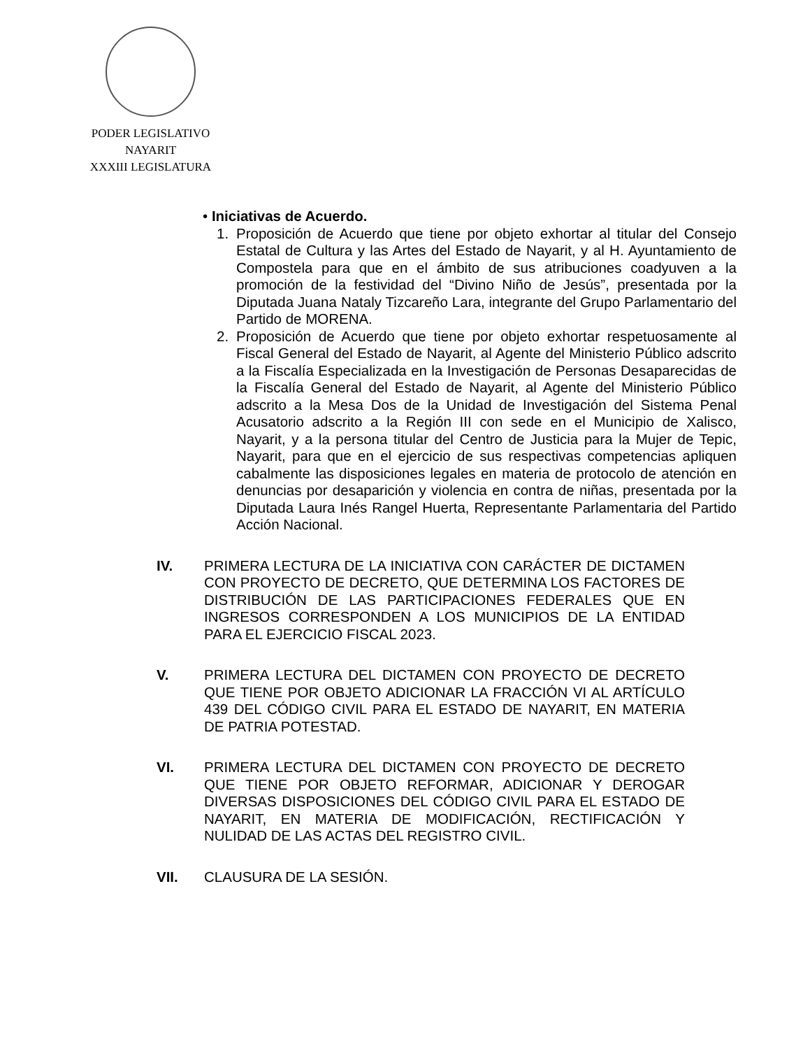PODER LEGISLATIVO
NAYARIT
XXXIII LEGISLATURA
• Iniciativas de Acuerdo.
1. Proposición de Acuerdo que tiene por objeto exhortar al titular del Consejo Estatal de Cultura y las Artes del Estado de Nayarit, y al H. Ayuntamiento de Compostela para que en el ámbito de sus atribuciones coadyuven a la promoción de la festividad del “Divino Niño de Jesús”, presentada por la Diputada Juana Nataly Tizcareño Lara, integrante del Grupo Parlamentario del Partido de MORENA.
2. Proposición de Acuerdo que tiene por objeto exhortar respetuosamente al Fiscal General del Estado de Nayarit, al Agente del Ministerio Público adscrito a la Fiscalía Especializada en la Investigación de Personas Desaparecidas de la Fiscalía General del Estado de Nayarit, al Agente del Ministerio Público adscrito a la Mesa Dos de la Unidad de Investigación del Sistema Penal Acusatorio adscrito a la Región III con sede en el Municipio de Xalisco, Nayarit, y a la persona titular del Centro de Justicia para la Mujer de Tepic, Nayarit, para que en el ejercicio de sus respectivas competencias apliquen cabalmente las disposiciones legales en materia de protocolo de atención en denuncias por desaparición y violencia en contra de niñas, presentada por la Diputada Laura Inés Rangel Huerta, Representante Parlamentaria del Partido Acción Nacional.
IV. PRIMERA LECTURA DE LA INICIATIVA CON CARÁCTER DE DICTAMEN CON PROYECTO DE DECRETO, QUE DETERMINA LOS FACTORES DE DISTRIBUCIÓN DE LAS PARTICIPACIONES FEDERALES QUE EN INGRESOS CORRESPONDEN A LOS MUNICIPIOS DE LA ENTIDAD PARA EL EJERCICIO FISCAL 2023.
V. PRIMERA LECTURA DEL DICTAMEN CON PROYECTO DE DECRETO QUE TIENE POR OBJETO ADICIONAR LA FRACCIÓN VI AL ARTÍCULO 439 DEL CÓDIGO CIVIL PARA EL ESTADO DE NAYARIT, EN MATERIA DE PATRIA POTESTAD.
VI. PRIMERA LECTURA DEL DICTAMEN CON PROYECTO DE DECRETO QUE TIENE POR OBJETO REFORMAR, ADICIONAR Y DEROGAR DIVERSAS DISPOSICIONES DEL CÓDIGO CIVIL PARA EL ESTADO DE NAYARIT, EN MATERIA DE MODIFICACIÓN, RECTIFICACIÓN Y NULIDAD DE LAS ACTAS DEL REGISTRO CIVIL.
VII. CLAUSURA DE LA SESIÓN.